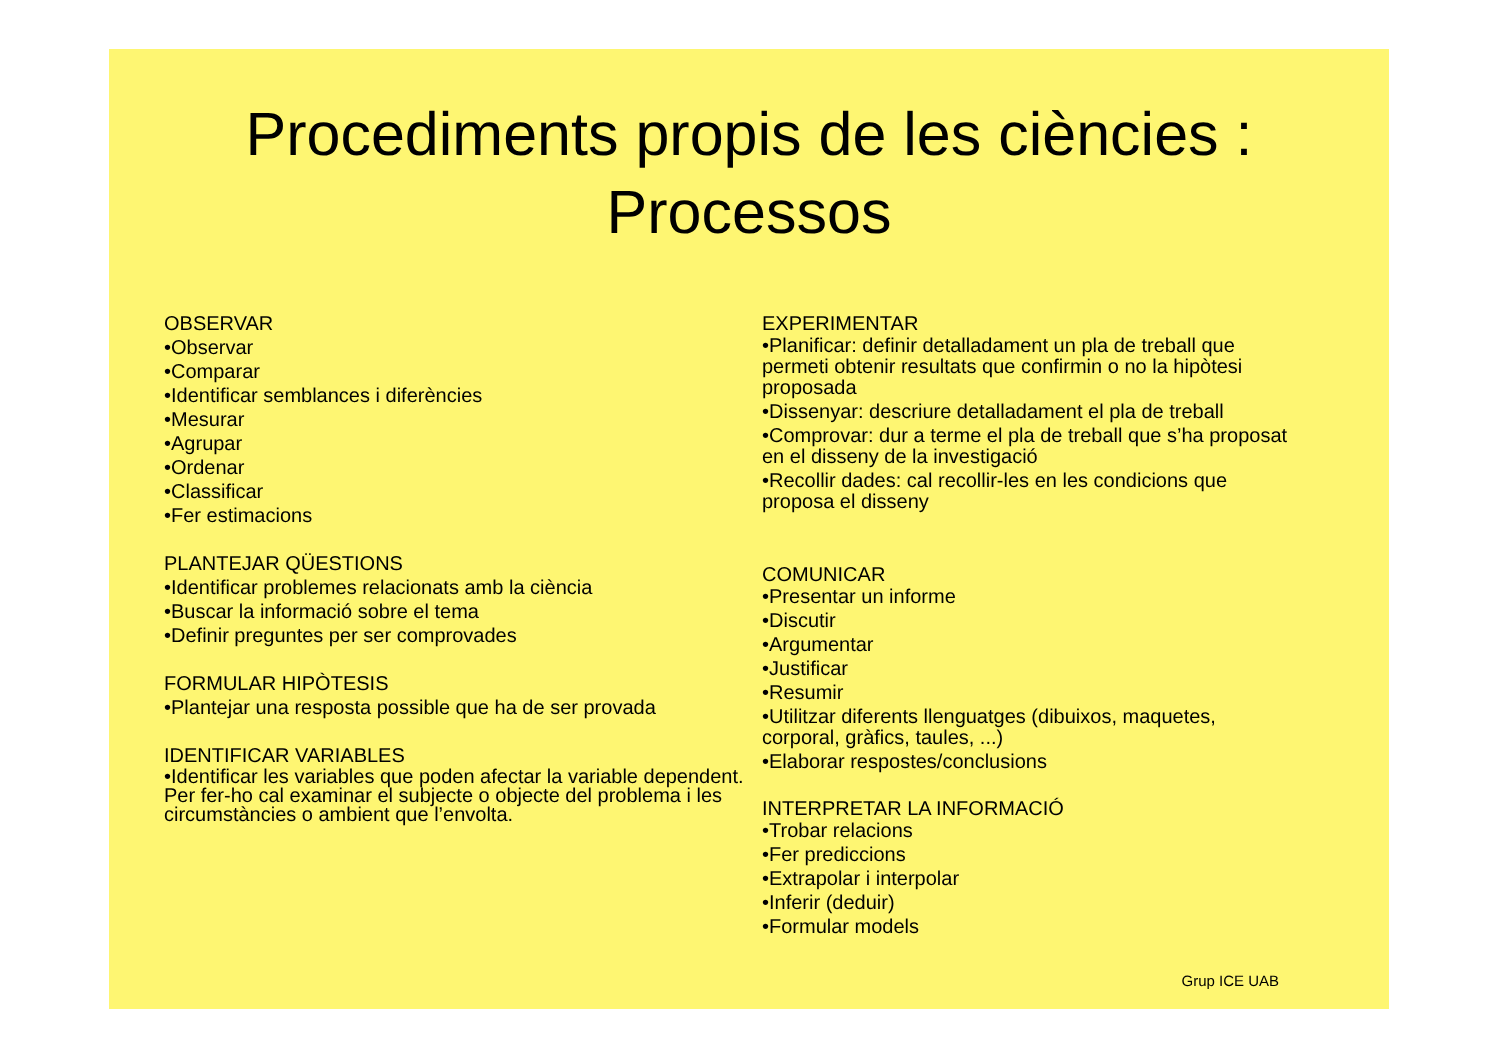Procediments propis de les ciències :
Processos
OBSERVAR
•Observar
•Comparar
•Identificar semblances i diferències
•Mesurar
•Agrupar
•Ordenar
•Classificar
•Fer estimacions
PLANTEJAR QÜESTIONS
•Identificar problemes relacionats amb la ciència
•Buscar la informació sobre el tema
•Definir preguntes per ser comprovades
FORMULAR HIPÒTESIS
•Plantejar una resposta possible que ha de ser provada
IDENTIFICAR VARIABLES
•Identificar les variables que poden afectar la variable dependent. Per fer-ho cal examinar el subjecte o objecte del problema i les circumstàncies o ambient que l’envolta.
EXPERIMENTAR
•Planificar: definir detalladament un pla de treball que permeti obtenir resultats que confirmin o no la hipòtesi proposada
•Dissenyar: descriure detalladament el pla de treball
•Comprovar: dur a terme el pla de treball que s’ha proposat en el disseny de la investigació
•Recollir dades: cal recollir-les en les condicions que proposa el disseny
COMUNICAR
•Presentar un informe
•Discutir
•Argumentar
•Justificar
•Resumir
•Utilitzar diferents llenguatges (dibuixos, maquetes, corporal, gràfics, taules, ...)
•Elaborar respostes/conclusions
INTERPRETAR LA INFORMACIÓ
•Trobar relacions
•Fer prediccions
•Extrapolar i interpolar
•Inferir (deduir)
•Formular models
Grup ICE UAB